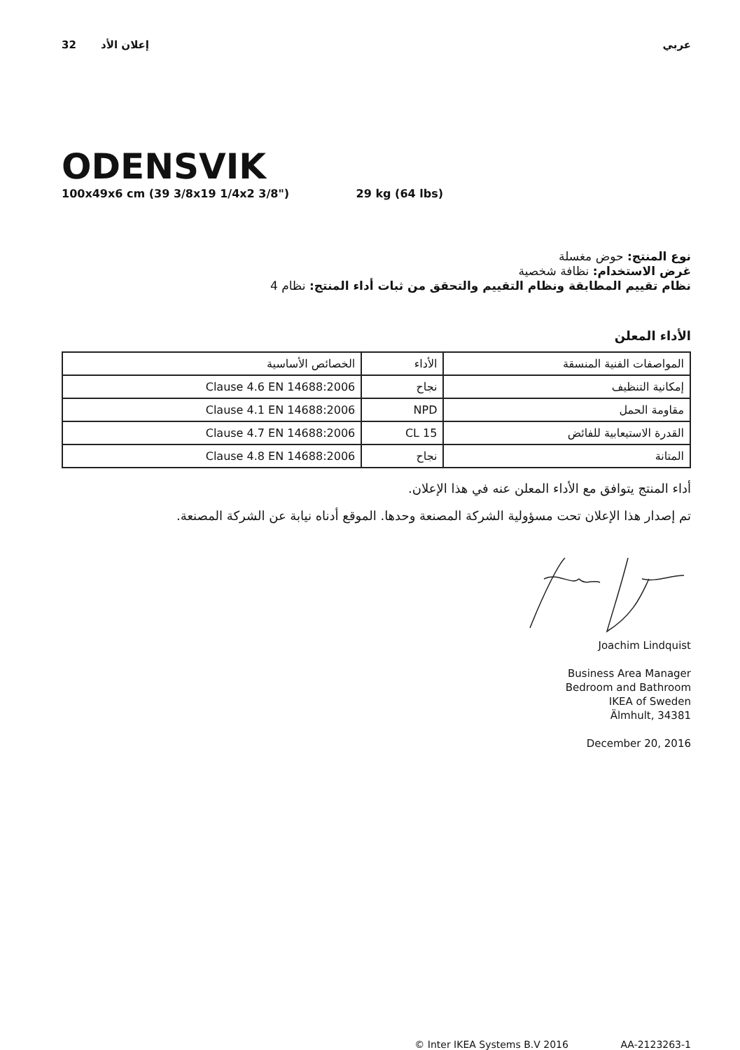32 إعلان الأد عربي
ODENSVIK
100x49x6 cm (39 3/8x19 1/4x2 3/8") 29 kg (64 lbs)
نوع المنتج: حوض مغسلة
غرض الاستخدام: نظافة شخصية
نظام تقييم المطابقة ونظام التقييم والتحقق من ثبات أداء المنتج: نظام 4
الأداء المعلن
| المواصفات الفنية المنسقة | الأداء | الخصائص الأساسية |
| إمكانية التنظيف | نجاح | Clause 4.6 EN 14688:2006 |
| مقاومة الحمل | NPD | Clause 4.1 EN 14688:2006 |
| القدرة الاستيعابية للفائض | CL 15 | Clause 4.7 EN 14688:2006 |
| المتانة | نجاح | Clause 4.8 EN 14688:2006 |
أداء المنتج يتوافق مع الأداء المعلن عنه في هذا الإعلان.
تم إصدار هذا الإعلان تحت مسؤولية الشركة المصنعة وحدها. الموقع أدناه نيابة عن الشركة المصنعة.
Joachim Lindquist
Business Area Manager
Bedroom and Bathroom
IKEA of Sweden
Älmhult, 34381
December 20, 2016
© Inter IKEA Systems B.V 2016 AA-2123263-1